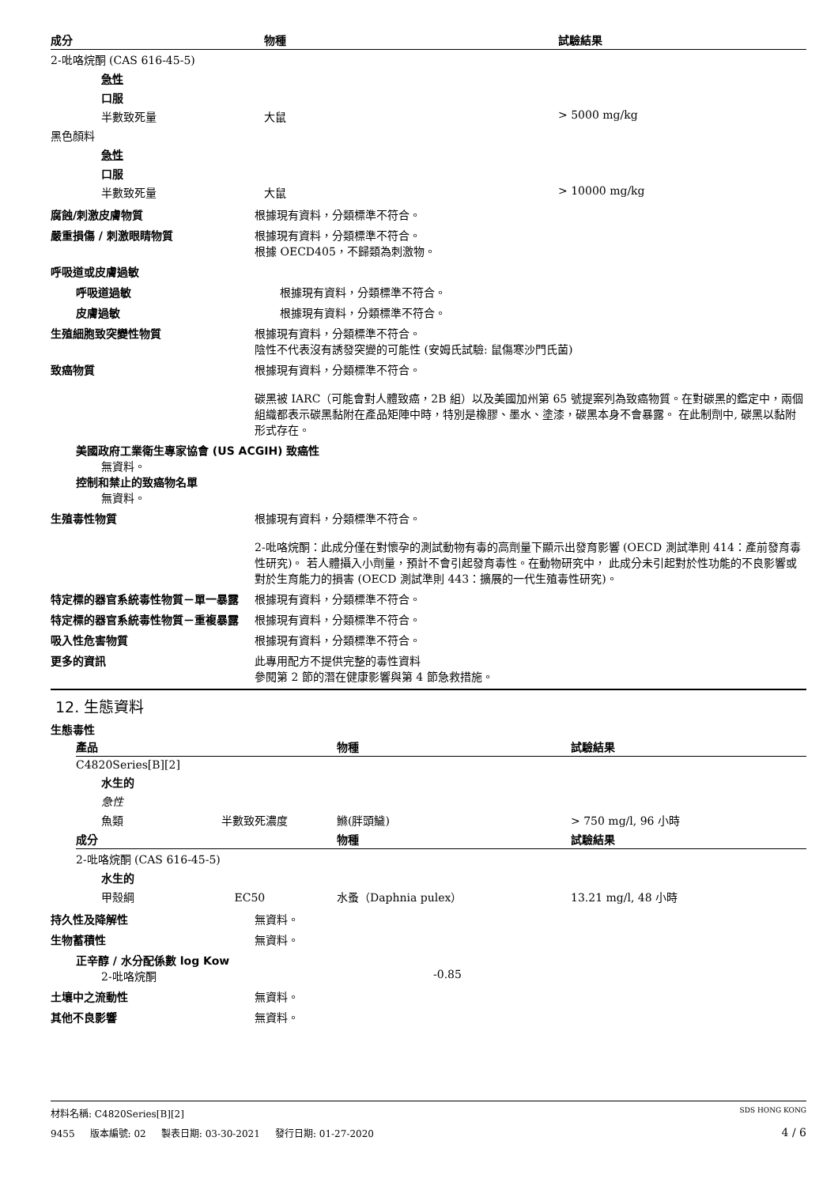| 成分 | 物種 | 試驗結果 |
| --- | --- | --- |
| 2-吡咯烷酮 (CAS 616-45-5) | | |
| 急性 | | |
| 口服 | | |
| 半數致死量 | 大鼠 | > 5000 mg/kg |
| 黑色顏料 | | |
| 急性 | | |
| 口服 | | |
| 半數致死量 | 大鼠 | > 10000 mg/kg |
腐蝕/刺激皮膚物質 根據現有資料，分類標準不符合。
嚴重損傷 / 刺激眼睛物質 根據現有資料，分類標準不符合。
根據 OECD405，不歸類為刺激物。
呼吸道或皮膚過敏
呼吸道過敏 根據現有資料，分類標準不符合。
皮膚過敏 根據現有資料，分類標準不符合。
生殖細胞致突變性物質 根據現有資料，分類標準不符合。
陰性不代表沒有誘發突變的可能性 (安姆氏試驗: 鼠傷寒沙門氏菌)
致癌物質 根據現有資料，分類標準不符合。
碳黑被 IARC（可能會對人體致癌，2B 組）以及美國加州第 65 號提案列為致癌物質。在對碳黑的鑑定中，兩個組織都表示碳黑黏附在產品矩陣中時，特別是橡膠、墨水、塗漆，碳黑本身不會暴露。 在此制劑中, 碳黑以黏附形式存在。
美國政府工業衛生專家協會 (US ACGIH) 致癌性
無資料。
控制和禁止的致癌物名單
無資料。
生殖毒性物質 根據現有資料，分類標準不符合。
2-吡咯烷酮：此成分僅在對懷孕的測試動物有毒的高劑量下顯示出發育影響 (OECD 測試準則 414：產前發育毒性研究)。 若人體攝入小劑量，預計不會引起發育毒性。在動物研究中， 此成分未引起對於性功能的不良影響或對於生育能力的損害 (OECD 測試準則 443：擴展的一代生殖毒性研究)。
特定標的器官系統毒性物質－單一暴露 根據現有資料，分類標準不符合。
特定標的器官系統毒性物質－重複暴露 根據現有資料，分類標準不符合。
吸入性危害物質 根據現有資料，分類標準不符合。
更多的資訊 此專用配方不提供完整的毒性資料
參閱第 2 節的潛在健康影響與第 4 節急救措施。
12. 生態資料
生態毒性
| 產品 | 物種 | 試驗結果 |
| --- | --- | --- |
| C4820Series[B][2] | | |
| 水生的 | | |
| 急性 | | |
| 魚類 半數致死濃度 | 鰷(胖頭鱥) | > 750 mg/l, 96 小時 |
| 成分 | 物種 | 試驗結果 |
| 2-吡咯烷酮 (CAS 616-45-5) | | |
| 水生的 | | |
| 甲殼綱 EC50 | 水蚤（Daphnia pulex） | 13.21 mg/l, 48 小時 |
持久性及降解性 無資料。
生物蓄積性 無資料。
正辛醇 / 水分配係數 log Kow
2-吡咯烷酮 -0.85
土壤中之流動性 無資料。
其他不良影響 無資料。
材料名稱: C4820Series[B][2] SDS HONG KONG
9455 版本編號: 02 製表日期: 03-30-2021 發行日期: 01-27-2020 4 / 6